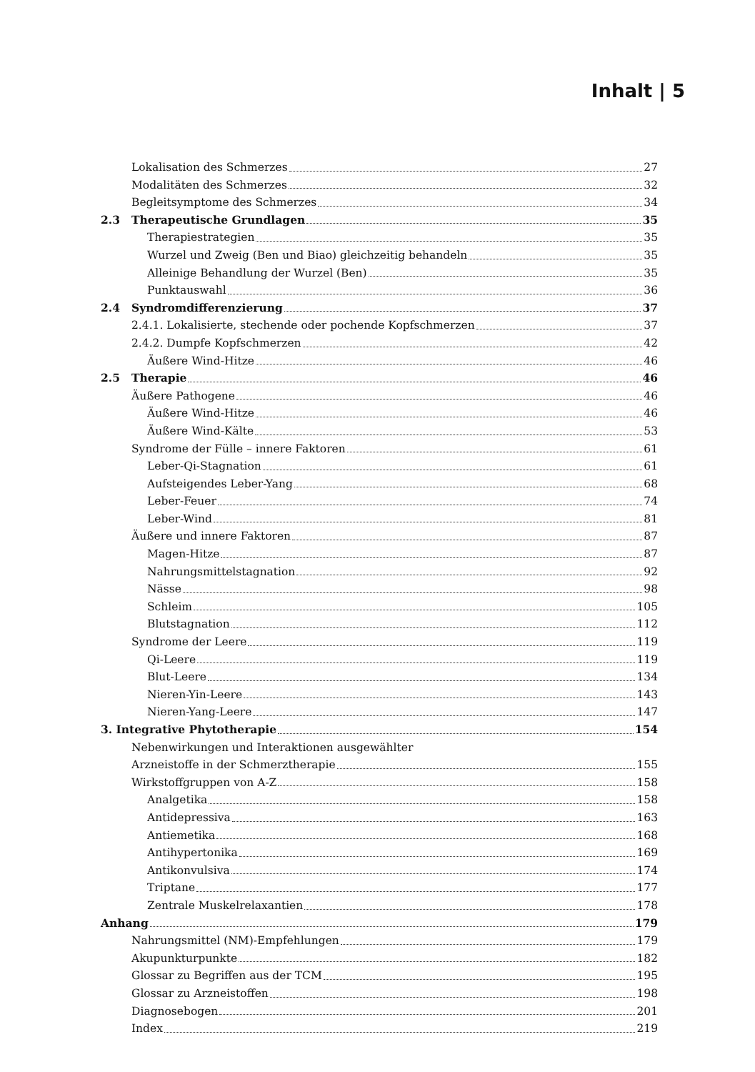Inhalt | 5
Lokalisation des Schmerzes 27
Modalitäten des Schmerzes 32
Begleitsymptome des Schmerzes 34
2.3 Therapeutische Grundlagen 35
Therapiestrategien 35
Wurzel und Zweig (Ben und Biao) gleichzeitig behandeln 35
Alleinige Behandlung der Wurzel (Ben) 35
Punktauswahl 36
2.4 Syndromdifferenzierung 37
2.4.1. Lokalisierte, stechende oder pochende Kopfschmerzen 37
2.4.2. Dumpfe Kopfschmerzen 42
Äußere Wind-Hitze 46
2.5 Therapie 46
Äußere Pathogene 46
Äußere Wind-Hitze 46
Äußere Wind-Kälte 53
Syndrome der Fülle – innere Faktoren 61
Leber-Qi-Stagnation 61
Aufsteigendes Leber-Yang 68
Leber-Feuer 74
Leber-Wind 81
Äußere und innere Faktoren 87
Magen-Hitze 87
Nahrungsmittelstagnation 92
Nässe 98
Schleim 105
Blutstagnation 112
Syndrome der Leere 119
Qi-Leere 119
Blut-Leere 134
Nieren-Yin-Leere 143
Nieren-Yang-Leere 147
3. Integrative Phytotherapie 154
Nebenwirkungen und Interaktionen ausgewählter
Arzneistoffe in der Schmerztherapie 155
Wirkstoffgruppen von A-Z 158
Analgetika 158
Antidepressiva 163
Antiemetika 168
Antihypertonika 169
Antikonvulsiva 174
Triptane 177
Zentrale Muskelrelaxantien 178
Anhang 179
Nahrungsmittel (NM)-Empfehlungen 179
Akupunkturpunkte 182
Glossar zu Begriffen aus der TCM 195
Glossar zu Arzneistoffen 198
Diagnosebogen 201
Index 219